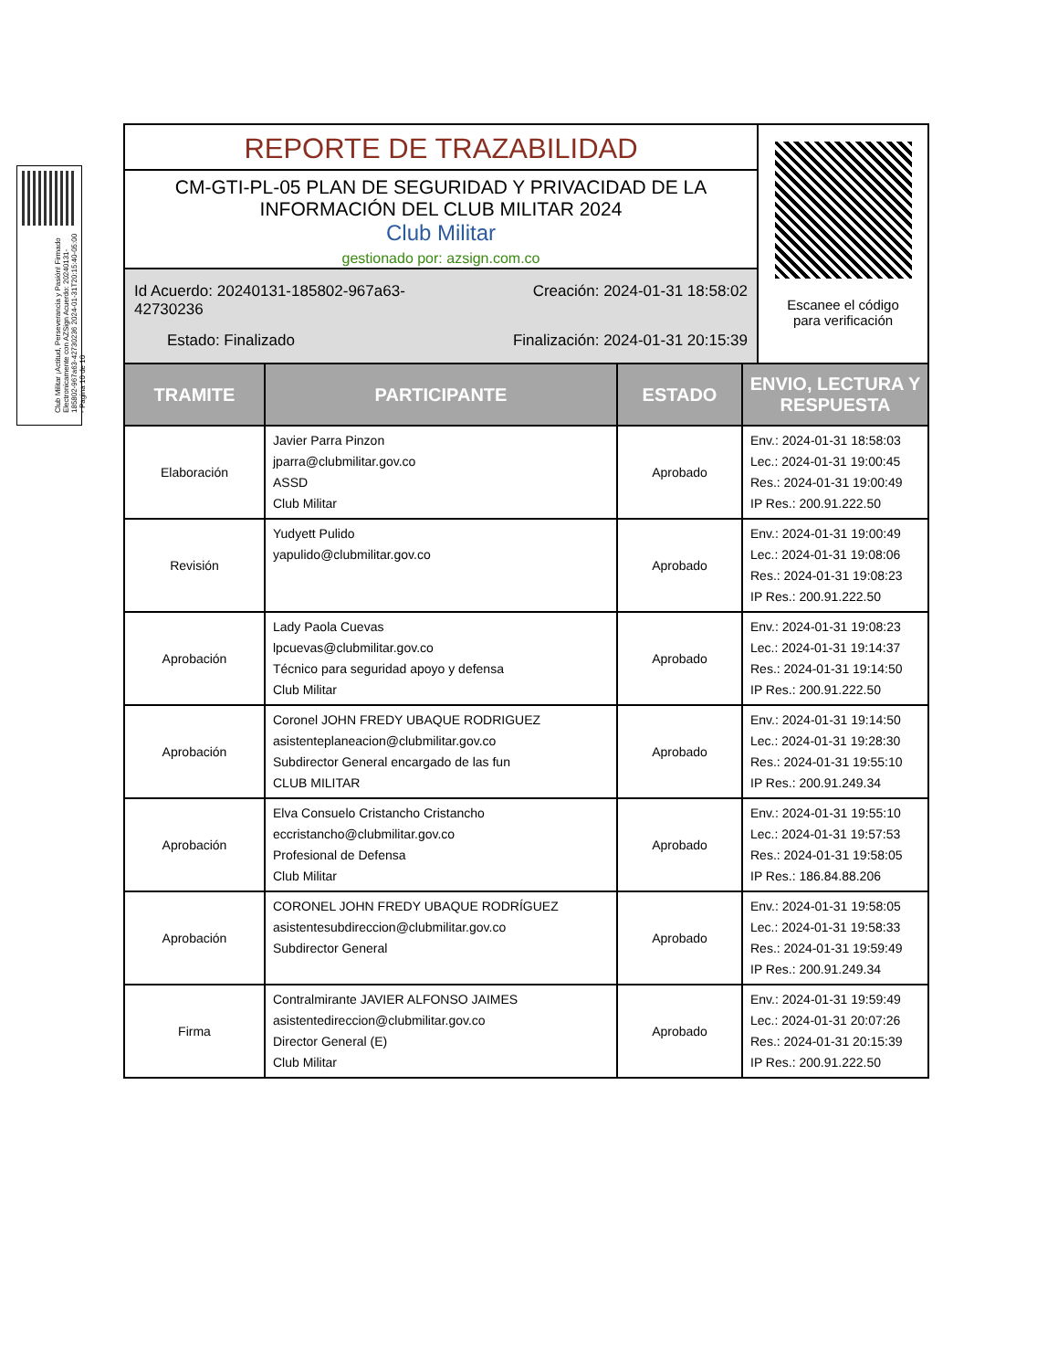Club Militar ¡Actitud, Perseverancia y Pasión! Firmado Electronicamente con AZSign Acuerdo: 20240131-185802-967a63-42730236 2024-01-31T20:15:40-05:00 - Pagina 10 de 10
REPORTE DE TRAZABILIDAD
CM-GTI-PL-05 PLAN DE SEGURIDAD Y PRIVACIDAD DE LA
INFORMACIÓN DEL CLUB MILITAR 2024
Club Militar
gestionado por: azsign.com.co
Id Acuerdo: 20240131-185802-967a63-42730236
Creación: 2024-01-31 18:58:02
Estado: Finalizado
Finalización: 2024-01-31 20:15:39
Escanee el código
para verificación
| TRAMITE | PARTICIPANTE | ESTADO | ENVIO, LECTURA Y RESPUESTA |
| --- | --- | --- | --- |
| Elaboración | Javier Parra Pinzon jparra@clubmilitar.gov.co ASSD Club Militar | Aprobado | Env.: 2024-01-31 18:58:03 Lec.: 2024-01-31 19:00:45 Res.: 2024-01-31 19:00:49 IP Res.: 200.91.222.50 |
| Revisión | Yudyett Pulido yapulido@clubmilitar.gov.co | Aprobado | Env.: 2024-01-31 19:00:49 Lec.: 2024-01-31 19:08:06 Res.: 2024-01-31 19:08:23 IP Res.: 200.91.222.50 |
| Aprobación | Lady Paola Cuevas lpcuevas@clubmilitar.gov.co Técnico para seguridad apoyo y defensa Club Militar | Aprobado | Env.: 2024-01-31 19:08:23 Lec.: 2024-01-31 19:14:37 Res.: 2024-01-31 19:14:50 IP Res.: 200.91.222.50 |
| Aprobación | Coronel JOHN FREDY UBAQUE RODRIGUEZ asistenteplaneacion@clubmilitar.gov.co Subdirector General encargado de las fun CLUB MILITAR | Aprobado | Env.: 2024-01-31 19:14:50 Lec.: 2024-01-31 19:28:30 Res.: 2024-01-31 19:55:10 IP Res.: 200.91.249.34 |
| Aprobación | Elva Consuelo Cristancho Cristancho eccristancho@clubmilitar.gov.co Profesional de Defensa Club Militar | Aprobado | Env.: 2024-01-31 19:55:10 Lec.: 2024-01-31 19:57:53 Res.: 2024-01-31 19:58:05 IP Res.: 186.84.88.206 |
| Aprobación | CORONEL JOHN FREDY UBAQUE RODRÍGUEZ asistentesubdireccion@clubmilitar.gov.co Subdirector General | Aprobado | Env.: 2024-01-31 19:58:05 Lec.: 2024-01-31 19:58:33 Res.: 2024-01-31 19:59:49 IP Res.: 200.91.249.34 |
| Firma | Contralmirante JAVIER ALFONSO JAIMES asistentedireccion@clubmilitar.gov.co Director General (E) Club Militar | Aprobado | Env.: 2024-01-31 19:59:49 Lec.: 2024-01-31 20:07:26 Res.: 2024-01-31 20:15:39 IP Res.: 200.91.222.50 |